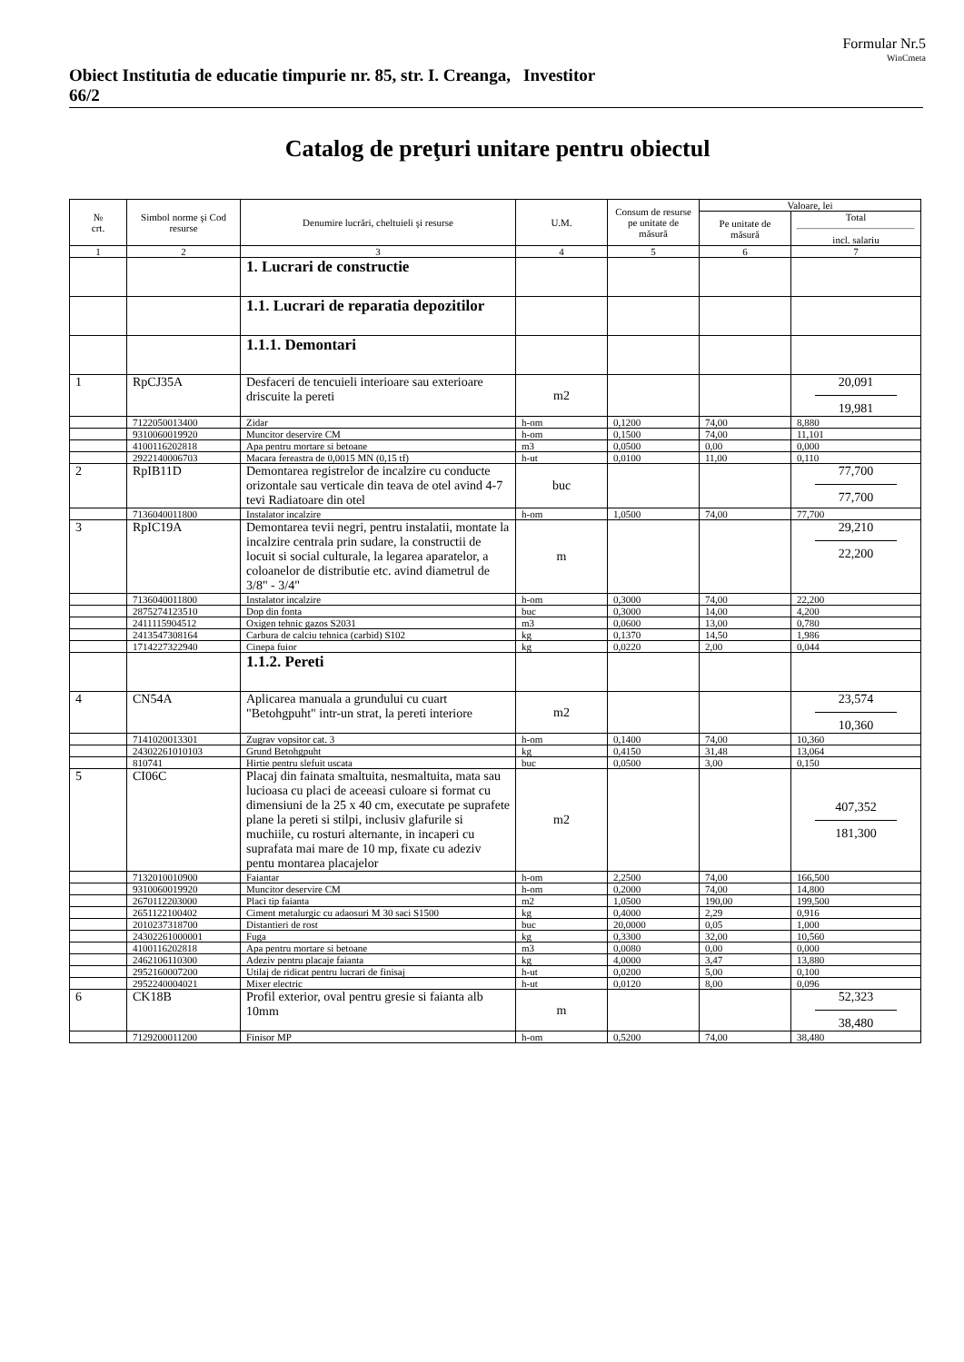Formular Nr.5
WinCmeta
Obiect Institutia de educatie timpurie nr. 85, str. I. Creanga, 66/2
Investitor
Catalog de preţuri unitare pentru obiectul
| № crt. | Simbol norme şi Cod resurse | Denumire lucrări, cheltuieli şi resurse | U.M. | Consum de resurse pe unitate de măsură | Valoare, lei | |
| --- | --- | --- | --- | --- | --- | --- |
| | | | | | Pe unitate de măsură | Total incl. salariu |
| 1 | 2 | 3 | 4 | 5 | 6 | 7 |
| | | 1. Lucrari de constructie | | | | |
| | | 1.1. Lucrari de reparatia depozitilor | | | | |
| | | 1.1.1. Demontari | | | | |
| 1 | RpCJ35A | Desfaceri de tencuieli interioare sau exterioare driscuite la pereti | m2 | | | 20,091 19,981 |
| | 7122050013400 | Zidar | h-om | 0,1200 | 74,00 | 8,880 |
| | 9310060019920 | Muncitor deservire CM | h-om | 0,1500 | 74,00 | 11,101 |
| | 4100116202818 | Apa pentru mortare si betoane | m3 | 0,0500 | 0,00 | 0,000 |
| | 2922140006703 | Macara fereastra de 0,0015 MN (0,15 tf) | h-ut | 0,0100 | 11,00 | 0,110 |
| 2 | RpIB11D | Demontarea registrelor de incalzire cu conducte orizontale sau verticale din teava de otel avind 4-7 tevi Radiatoare din otel | buc | | | 77,700 77,700 |
| | 7136040011800 | Instalator incalzire | h-om | 1,0500 | 74,00 | 77,700 |
| 3 | RpIC19A | Demontarea tevii negri, pentru instalatii, montate la incalzire centrala prin sudare, la constructii de locuit si social culturale, la legarea aparatelor, a coloanelor de distributie etc. avind diametrul de 3/8" - 3/4" | m | | | 29,210 22,200 |
| | 7136040011800 | Instalator incalzire | h-om | 0,3000 | 74,00 | 22,200 |
| | 2875274123510 | Dop din fonta | buc | 0,3000 | 14,00 | 4,200 |
| | 2411115904512 | Oxigen tehnic gazos S2031 | m3 | 0,0600 | 13,00 | 0,780 |
| | 2413547308164 | Carbura de calciu tehnica (carbid) S102 | kg | 0,1370 | 14,50 | 1,986 |
| | 1714227322940 | Cinepa fuior | kg | 0,0220 | 2,00 | 0,044 |
| | | 1.1.2. Pereti | | | | |
| 4 | CN54A | Aplicarea manuala a grundului cu cuart "Betohgpuht" intr-un strat, la pereti interiore | m2 | | | 23,574 10,360 |
| | 7141020013301 | Zugrav vopsitor cat. 3 | h-om | 0,1400 | 74,00 | 10,360 |
| | 24302261010103 | Grund Betohgpuht | kg | 0,4150 | 31,48 | 13,064 |
| | 810741 | Hirtie pentru slefuit uscata | buc | 0,0500 | 3,00 | 0,150 |
| 5 | CI06C | Placaj din fainata smaltuita, nesmaltuita, mata sau lucioasa cu placi de aceeasi culoare si format cu dimensiuni de la 25 x 40 cm, executate pe suprafete plane la pereti si stilpi, inclusiv glafurile si muchiile, cu rosturi alternante, in incaperi cu suprafata mai mare de 10 mp, fixate cu adeziv pentu montarea placajelor | m2 | | | 407,352 181,300 |
| | 7132010010900 | Faiantar | h-om | 2,2500 | 74,00 | 166,500 |
| | 9310060019920 | Muncitor deservire CM | h-om | 0,2000 | 74,00 | 14,800 |
| | 2670112203000 | Placi tip faianta | m2 | 1,0500 | 190,00 | 199,500 |
| | 2651122100402 | Ciment metalurgic cu adaosuri M 30 saci S1500 | kg | 0,4000 | 2,29 | 0,916 |
| | 2010237318700 | Distantieri de rost | buc | 20,0000 | 0,05 | 1,000 |
| | 24302261000001 | Fuga | kg | 0,3300 | 32,00 | 10,560 |
| | 4100116202818 | Apa pentru mortare si betoane | m3 | 0,0080 | 0,00 | 0,000 |
| | 2462106110300 | Adeziv pentru placaje faianta | kg | 4,0000 | 3,47 | 13,880 |
| | 2952160007200 | Utilaj de ridicat pentru lucrari de finisaj | h-ut | 0,0200 | 5,00 | 0,100 |
| | 2952240004021 | Mixer electric | h-ut | 0,0120 | 8,00 | 0,096 |
| 6 | CK18B | Profil exterior, oval pentru gresie si faianta alb 10mm | m | | | 52,323 38,480 |
| | 7129200011200 | Finisor MP | h-om | 0,5200 | 74,00 | 38,480 |